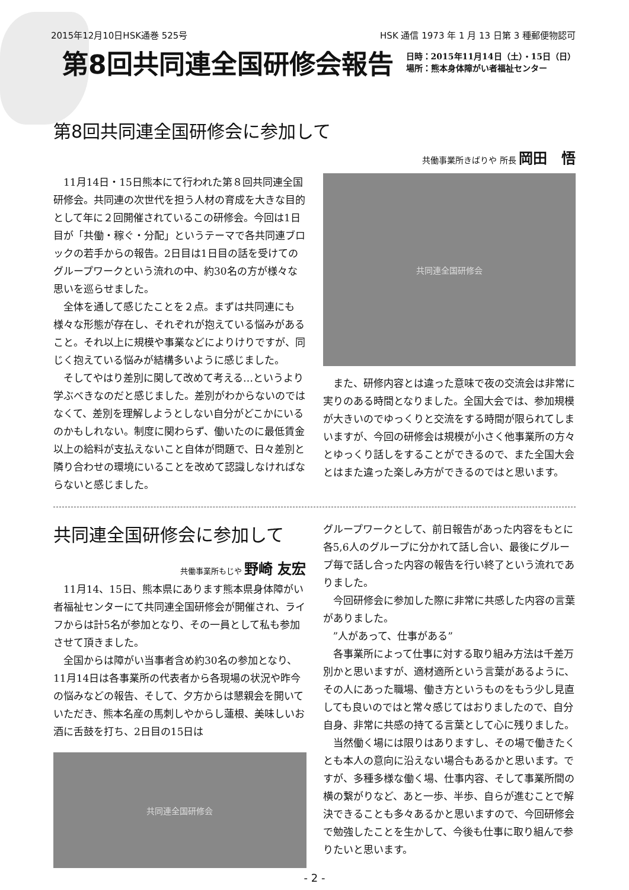2015年12月10日HSK通巻 525号 HSK 通信 1973 年 1 月 13 日第 3 種郵便物認可
第8回共同連全国研修会報告
日時：2015年11月14日（土）・15日（日）
場所：熊本身体障がい者福祉センター
第8回共同連全国研修会に参加して
共働事業所きばりや 所長 岡田　悟
11月14日・15日熊本にて行われた第８回共同連全国研修会。共同連の次世代を担う人材の育成を大きな目的として年に２回開催されているこの研修会。今回は1日目が「共働・稼ぐ・分配」というテーマで各共同連ブロックの若手からの報告。2日目は1日目の話を受けてのグループワークという流れの中、約30名の方が様々な思いを巡らせました。
全体を通して感じたことを２点。まずは共同連にも様々な形態が存在し、それぞれが抱えている悩みがあること。それ以上に規模や事業などによりけりですが、同じく抱えている悩みが結構多いように感じました。
そしてやはり差別に関して改めて考える…というより学ぶべきなのだと感じました。差別がわからないのではなくて、差別を理解しようとしない自分がどこかにいるのかもしれない。制度に関わらず、働いたのに最低賃金以上の給料が支払えないこと自体が問題で、日々差別と隣り合わせの環境にいることを改めて認識しなければならないと感じました。
共同連全国研修会
また、研修内容とは違った意味で夜の交流会は非常に実りのある時間となりました。全国大会では、参加規模が大きいのでゆっくりと交流をする時間が限られてしまいますが、今回の研修会は規模が小さく他事業所の方々とゆっくり話しをすることができるので、また全国大会とはまた違った楽しみ方ができるのではと思います。
共同連全国研修会に参加して
共働事業所もじや 野崎 友宏
11月14、15日、熊本県にあります熊本県身体障がい者福祉センターにて共同連全国研修会が開催され、ライフからは計5名が参加となり、その一員として私も参加させて頂きました。
全国からは障がい当事者含め約30名の参加となり、11月14日は各事業所の代表者から各現場の状況や昨今の悩みなどの報告、そして、夕方からは懇親会を開いていただき、熊本名産の馬刺しやからし蓮根、美味しいお酒に舌鼓を打ち、2日目の15日は
共同連全国研修会
グループワークとして、前日報告があった内容をもとに各5,6人のグループに分かれて話し合い、最後にグループ毎で話し合った内容の報告を行い終了という流れでありました。
今回研修会に参加した際に非常に共感した内容の言葉がありました。
”人があって、仕事がある”
各事業所によって仕事に対する取り組み方法は千差万別かと思いますが、適材適所という言葉があるように、その人にあった職場、働き方というものをもう少し見直しても良いのではと常々感じてはおりましたので、自分自身、非常に共感の持てる言葉として心に残りました。
当然働く場には限りはありますし、その場で働きたくとも本人の意向に沿えない場合もあるかと思います。ですが、多種多様な働く場、仕事内容、そして事業所間の横の繋がりなど、あと一歩、半歩、自らが進むことで解決できることも多々あるかと思いますので、今回研修会で勉強したことを生かして、今後も仕事に取り組んで参りたいと思います。
- 2 -